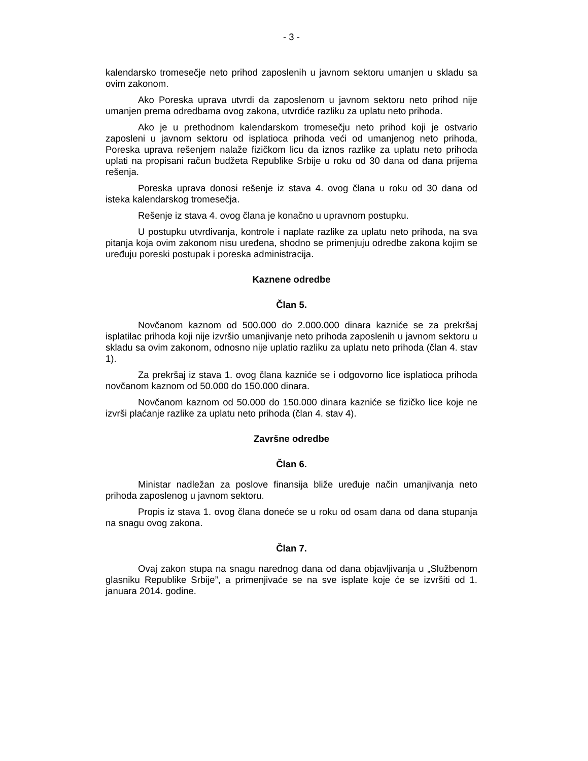- 3 -
kalendarsko tromesečje neto prihod zaposlenih u javnom sektoru umanjen u skladu sa ovim zakonom.
Ako Poreska uprava utvrdi da zaposlenom u javnom sektoru neto prihod nije umanjen prema odredbama ovog zakona, utvrdiće razliku za uplatu neto prihoda.
Ako je u prethodnom kalendarskom tromesečju neto prihod koji je ostvario zaposleni u javnom sektoru od isplatioca prihoda veći od umanjenog neto prihoda, Poreska uprava rešenjem nalaže fizičkom licu da iznos razlike za uplatu neto prihoda uplati na propisani račun budžeta Republike Srbije u roku od 30 dana od dana prijema rešenja.
Poreska uprava donosi rešenje iz stava 4. ovog člana u roku od 30 dana od isteka kalendarskog tromesečja.
Rešenje iz stava 4. ovog člana je konačno u upravnom postupku.
U postupku utvrđivanja, kontrole i naplate razlike za uplatu neto prihoda, na sva pitanja koja ovim zakonom nisu uređena, shodno se primenjuju odredbe zakona kojim se uređuju poreski postupak i poreska administracija.
Kaznene odredbe
Član 5.
Novčanom kaznom od 500.000 do 2.000.000 dinara kazniće se za prekršaj isplatilac prihoda koji nije izvršio umanjivanje neto prihoda zaposlenih u javnom sektoru u skladu sa ovim zakonom, odnosno nije uplatio razliku za uplatu neto prihoda (član 4. stav 1).
Za prekršaj iz stava 1. ovog člana kazniće se i odgovorno lice isplatioca prihoda novčanom kaznom od 50.000 do 150.000 dinara.
Novčanom kaznom od 50.000 do 150.000 dinara kazniće se fizičko lice koje ne izvrši plaćanje razlike za uplatu neto prihoda (član 4. stav 4).
Završne odredbe
Član 6.
Ministar nadležan za poslove finansija bliže uređuje način umanjivanja neto prihoda zaposlenog u javnom sektoru.
Propis iz stava 1. ovog člana doneće se u roku od osam dana od dana stupanja na snagu ovog zakona.
Član 7.
Ovaj zakon stupa na snagu narednog dana od dana objavljivanja u „Službenom glasniku Republike Srbije”, a primenjivaće se na sve isplate koje će se izvršiti od 1. januara 2014. godine.